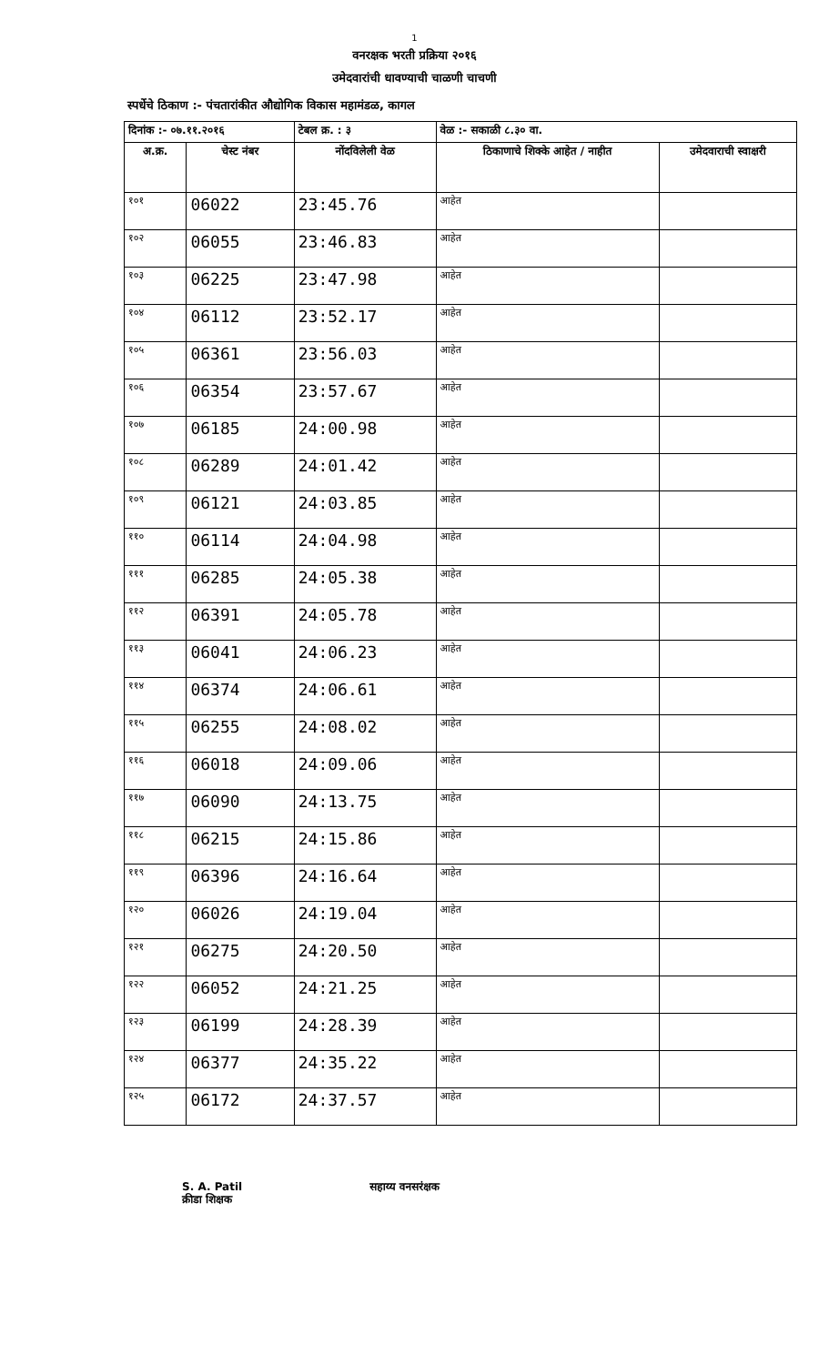1
वनरक्षक भरती प्रक्रिया २०१६
उमेदवारांची धावण्याची चाळणी चाचणी
स्पर्धेचे ठिकाण :- पंचतारांकीत औद्योगिक विकास महामंडळ, कागल
| दिनांक :- ०७.११.२०१६ | | टेबल क्र. : ३ | वेळ :- सकाळी ८.३० वा. | |
| --- | --- | --- | --- | --- |
| अ.क्र. | चेस्ट नंबर | नोंदविलेली वेळ | ठिकाणाचे शिक्के आहेत / नाहीत | उमेदवाराची स्वाक्षरी |
| १०१ | 06022 | 23:45.76 | आहेत | |
| १०२ | 06055 | 23:46.83 | आहेत | |
| १०३ | 06225 | 23:47.98 | आहेत | |
| १०४ | 06112 | 23:52.17 | आहेत | |
| १०५ | 06361 | 23:56.03 | आहेत | |
| १०६ | 06354 | 23:57.67 | आहेत | |
| १०७ | 06185 | 24:00.98 | आहेत | |
| १०८ | 06289 | 24:01.42 | आहेत | |
| १०९ | 06121 | 24:03.85 | आहेत | |
| ११० | 06114 | 24:04.98 | आहेत | |
| १११ | 06285 | 24:05.38 | आहेत | |
| ११२ | 06391 | 24:05.78 | आहेत | |
| ११३ | 06041 | 24:06.23 | आहेत | |
| ११४ | 06374 | 24:06.61 | आहेत | |
| ११५ | 06255 | 24:08.02 | आहेत | |
| ११६ | 06018 | 24:09.06 | आहेत | |
| ११७ | 06090 | 24:13.75 | आहेत | |
| ११८ | 06215 | 24:15.86 | आहेत | |
| ११९ | 06396 | 24:16.64 | आहेत | |
| १२० | 06026 | 24:19.04 | आहेत | |
| १२१ | 06275 | 24:20.50 | आहेत | |
| १२२ | 06052 | 24:21.25 | आहेत | |
| १२३ | 06199 | 24:28.39 | आहेत | |
| १२४ | 06377 | 24:35.22 | आहेत | |
| १२५ | 06172 | 24:37.57 | आहेत | |
S. A. Patil
क्रीडा शिक्षक सहाय्य वनसरंक्षक